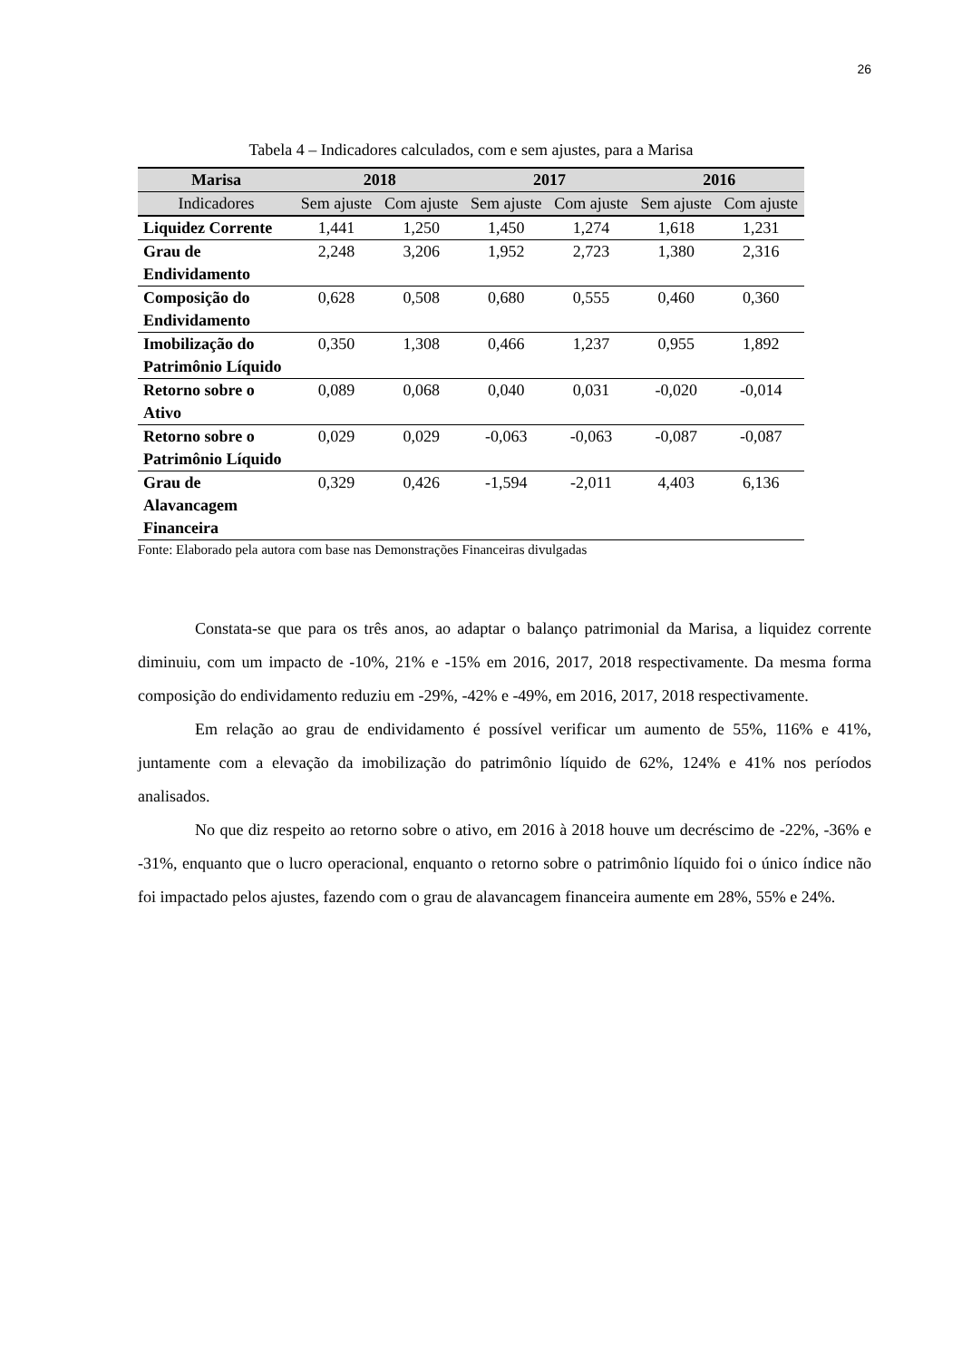26
Tabela 4 – Indicadores calculados, com e sem ajustes, para a Marisa
| Marisa | 2018 | | 2017 | | 2016 | |
| --- | --- | --- | --- | --- | --- | --- |
| Indicadores | Sem ajuste | Com ajuste | Sem ajuste | Com ajuste | Sem ajuste | Com ajuste |
| Liquidez Corrente | 1,441 | 1,250 | 1,450 | 1,274 | 1,618 | 1,231 |
| Grau de Endividamento | 2,248 | 3,206 | 1,952 | 2,723 | 1,380 | 2,316 |
| Composição do Endividamento | 0,628 | 0,508 | 0,680 | 0,555 | 0,460 | 0,360 |
| Imobilização do Patrimônio Líquido | 0,350 | 1,308 | 0,466 | 1,237 | 0,955 | 1,892 |
| Retorno sobre o Ativo | 0,089 | 0,068 | 0,040 | 0,031 | -0,020 | -0,014 |
| Retorno sobre o Patrimônio Líquido | 0,029 | 0,029 | -0,063 | -0,063 | -0,087 | -0,087 |
| Grau de Alavancagem Financeira | 0,329 | 0,426 | -1,594 | -2,011 | 4,403 | 6,136 |
Fonte: Elaborado pela autora com base nas Demonstrações Financeiras divulgadas
Constata-se que para os três anos, ao adaptar o balanço patrimonial da Marisa, a liquidez corrente diminuiu, com um impacto de -10%, 21% e -15% em 2016, 2017, 2018 respectivamente. Da mesma forma composição do endividamento reduziu em -29%, -42% e -49%, em 2016, 2017, 2018 respectivamente.
Em relação ao grau de endividamento é possível verificar um aumento de 55%, 116% e 41%, juntamente com a elevação da imobilização do patrimônio líquido de 62%, 124% e 41% nos períodos analisados.
No que diz respeito ao retorno sobre o ativo, em 2016 à 2018 houve um decréscimo de -22%, -36% e -31%, enquanto que o lucro operacional, enquanto o retorno sobre o patrimônio líquido foi o único índice não foi impactado pelos ajustes, fazendo com o grau de alavancagem financeira aumente em 28%, 55% e 24%.